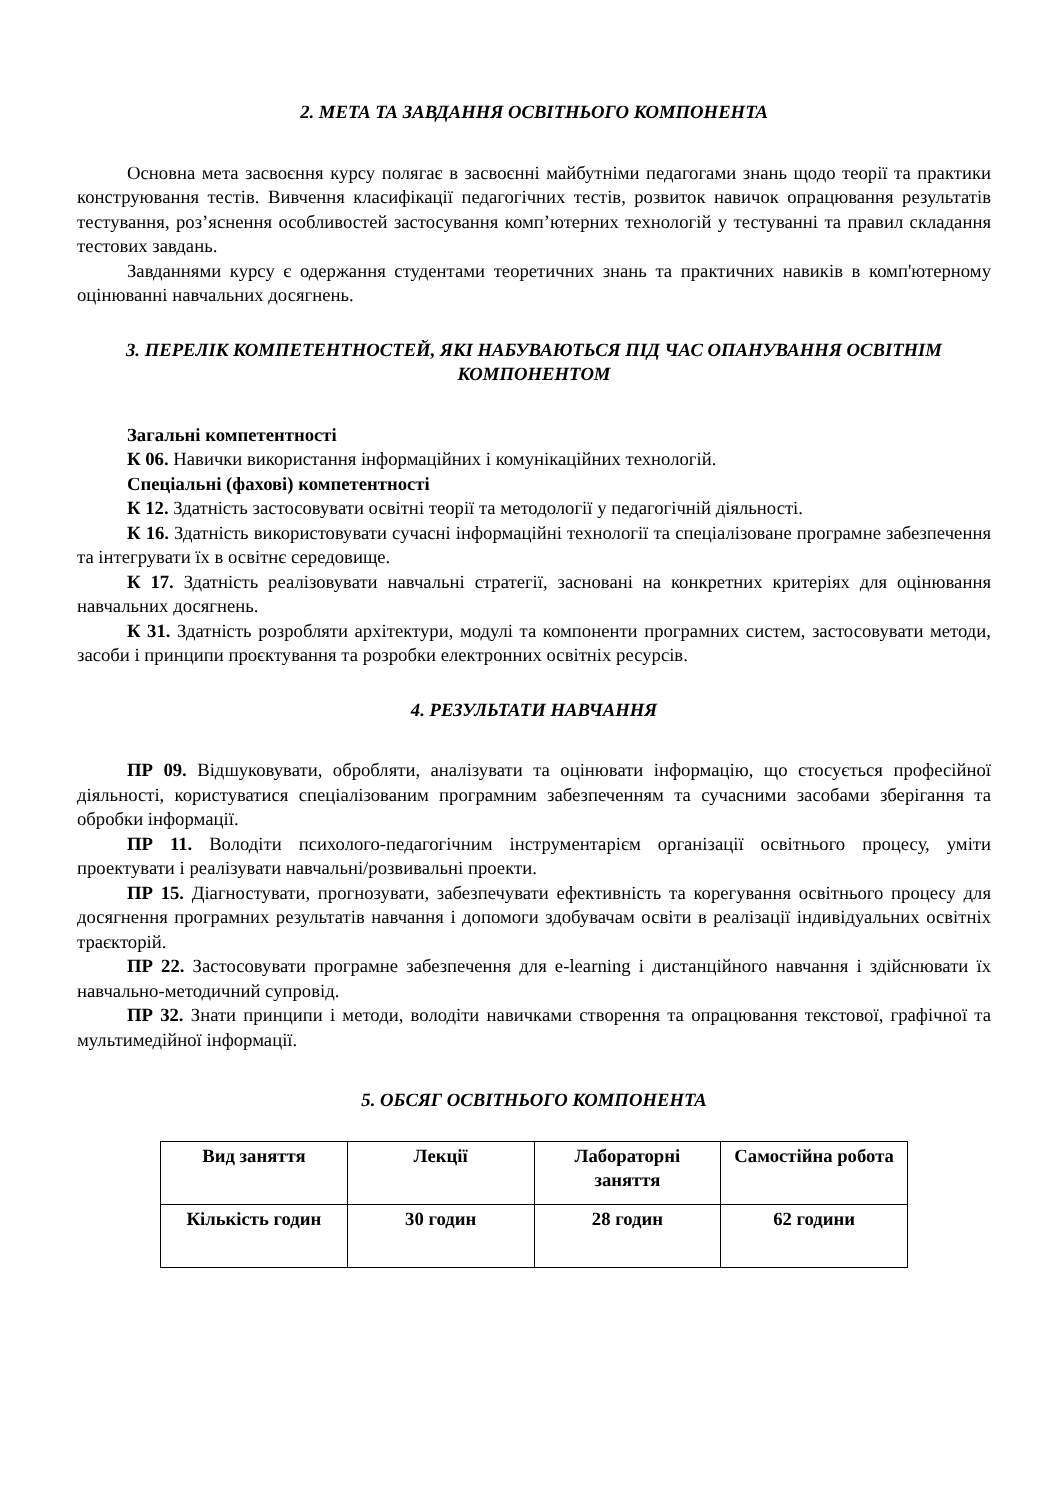2. МЕТА ТА ЗАВДАННЯ ОСВІТНЬОГО КОМПОНЕНТА
Основна мета засвоєння курсу полягає в засвоєнні майбутніми педагогами знань щодо теорії та практики конструювання тестів. Вивчення класифікації педагогічних тестів, розвиток навичок опрацювання результатів тестування, роз’яснення особливостей застосування комп’ютерних технологій у тестуванні та правил складання тестових завдань.
Завданнями курсу є одержання студентами теоретичних знань та практичних навиків в комп'ютерному оцінюванні навчальних досягнень.
3. ПЕРЕЛІК КОМПЕТЕНТНОСТЕЙ, ЯКІ НАБУВАЮТЬСЯ ПІД ЧАС ОПАНУВАННЯ ОСВІТНІМ КОМПОНЕНТОМ
Загальні компетентності
К 06. Навички використання інформаційних і комунікаційних технологій.
Спеціальні (фахові) компетентності
К 12. Здатність застосовувати освітні теорії та методології у педагогічній діяльності.
К 16. Здатність використовувати сучасні інформаційні технології та спеціалізоване програмне забезпечення та інтегрувати їх в освітнє середовище.
К 17. Здатність реалізовувати навчальні стратегії, засновані на конкретних критеріях для оцінювання навчальних досягнень.
К 31. Здатність розробляти архітектури, модулі та компоненти програмних систем, застосовувати методи, засоби і принципи проєктування та розробки електронних освітніх ресурсів.
4. РЕЗУЛЬТАТИ НАВЧАННЯ
ПР 09. Відшуковувати, обробляти, аналізувати та оцінювати інформацію, що стосується професійної діяльності, користуватися спеціалізованим програмним забезпеченням та сучасними засобами зберігання та обробки інформації.
ПР 11. Володіти психолого-педагогічним інструментарієм організації освітнього процесу, уміти проектувати і реалізувати навчальні/розвивальні проекти.
ПР 15. Діагностувати, прогнозувати, забезпечувати ефективність та корегування освітнього процесу для досягнення програмних результатів навчання і допомоги здобувачам освіти в реалізації індивідуальних освітніх траєкторій.
ПР 22. Застосовувати програмне забезпечення для e-learning і дистанційного навчання і здійснювати їх навчально-методичний супровід.
ПР 32. Знати принципи і методи, володіти навичками створення та опрацювання текстової, графічної та мультимедійної інформації.
5. ОБСЯГ ОСВІТНЬОГО КОМПОНЕНТА
| Вид заняття | Лекції | Лабораторні заняття | Самостійна робота |
| Кількість годин | 30 годин | 28 годин | 62 години |